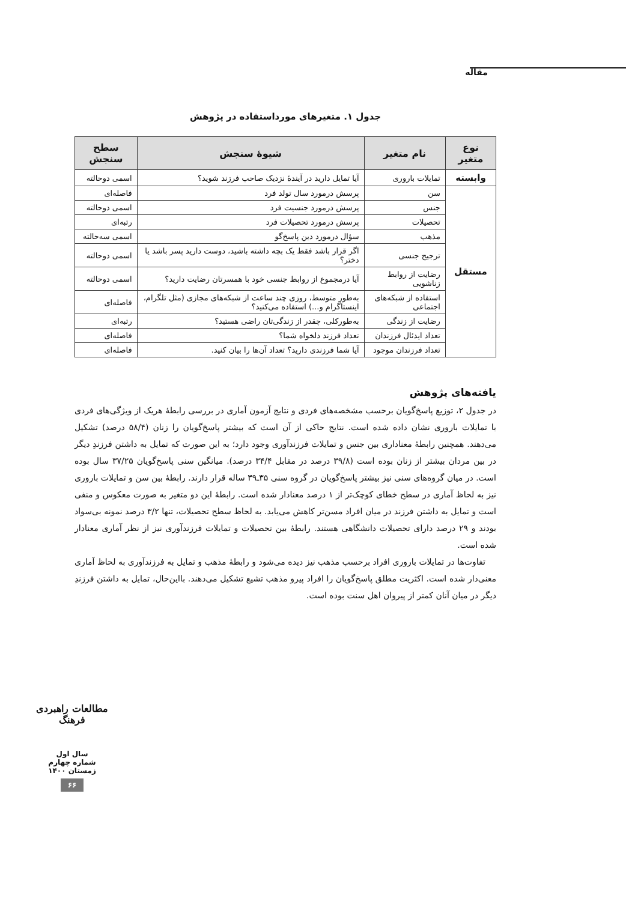مقاله
جدول ۱. متغیرهای مورداستفاده در پژوهش
| نوع متغیر | نام متغیر | شیوهٔ سنجش | سطح سنجش |
| --- | --- | --- | --- |
| وابسته | تمایلات باروری | آیا تمایل دارید در آیندهٔ نزدیک صاحب فرزند شوید؟ | اسمی دوحالته |
| مستقل | سن | پرسش درمورد سال تولد فرد | فاصله‌ای |
| | جنس | پرسش درمورد جنسیت فرد | اسمی دوحالته |
| | تحصیلات | پرسش درمورد تحصیلات فرد | رتبه‌ای |
| | مذهب | سؤال درمورد دین پاسخ‌گو | اسمی سه‌حالته |
| | ترجیح جنسی | اگر قرار باشد فقط یک بچه داشته باشید، دوست دارید پسر باشد یا دختر؟ | اسمی دوحالته |
| | رضایت از روابط زناشویی | آیا درمجموع از روابط جنسی خود با همسرتان رضایت دارید؟ | اسمی دوحالته |
| | استفاده از شبکه‌های اجتماعی | به‌طور متوسط، روزی چند ساعت از شبکه‌های مجازی (مثل تلگرام، اینستاگرام و...) استفاده می‌کنید؟ | فاصله‌ای |
| | رضایت از زندگی | به‌طورکلی، چقدر از زندگی‌تان راضی هستید؟ | رتبه‌ای |
| | تعداد ایدئال فرزندان | تعداد فرزند دلخواه شما؟ | فاصله‌ای |
| | تعداد فرزندان موجود | آیا شما فرزندی دارید؟ تعداد آن‌ها را بیان کنید. | فاصله‌ای |
یافته‌های پژوهش
در جدول ۲، توزیع پاسخ‌گویان برحسب مشخصه‌های فردی و نتایج آزمون آماری در بررسی رابطهٔ هریک از ویژگی‌های فردی با تمایلات باروری نشان داده شده است. نتایج حاکی از آن است که بیشتر پاسخ‌گویان را زنان (۵۸/۴ درصد) تشکیل می‌دهند. همچنین رابطهٔ معناداری بین جنس و تمایلات فرزندآوری وجود دارد؛ به این صورت که تمایل به داشتن فرزندِ دیگر در بین مردان بیشتر از زنان بوده است (۳۹/۸ درصد در مقابل ۳۴/۴ درصد). میانگین سنی پاسخ‌گویان ۳۷/۲۵ سال بوده است. در میان گروه‌های سنی نیز بیشتر پاسخ‌گویان در گروه سنی ۳۵ـ۳۹ ساله قرار دارند. رابطهٔ بین سن و تمایلات باروری نیز به لحاظ آماری در سطح خطای کوچک‌تر از ۱ درصد معنادار شده است. رابطهٔ این دو متغیر به صورت معکوس و منفی است و تمایل به داشتن فرزند در میان افراد مسن‌تر کاهش می‌یابد. به لحاظ سطح تحصیلات، تنها ۳/۲ درصد نمونه بی‌سواد بودند و ۲۹ درصد دارای تحصیلات دانشگاهی هستند. رابطهٔ بین تحصیلات و تمایلات فرزندآوری نیز از نظر آماری معنادار شده است.
تفاوت‌ها در تمایلات باروری افراد برحسب مذهب نیز دیده می‌شود و رابطهٔ مذهب و تمایل به فرزندآوری به لحاظ آماری معنی‌دار شده است. اکثریت مطلق پاسخ‌گویان را افراد پیرو مذهب تشیع تشکیل می‌دهند. بااین‌حال، تمایل به داشتن فرزندِ دیگر در میان آنان کمتر از پیروان اهل سنت بوده است.
مطالعات راهبردی فرهنگ
سال اول
شماره چهارم
زمستان ۱۴۰۰
۶۶